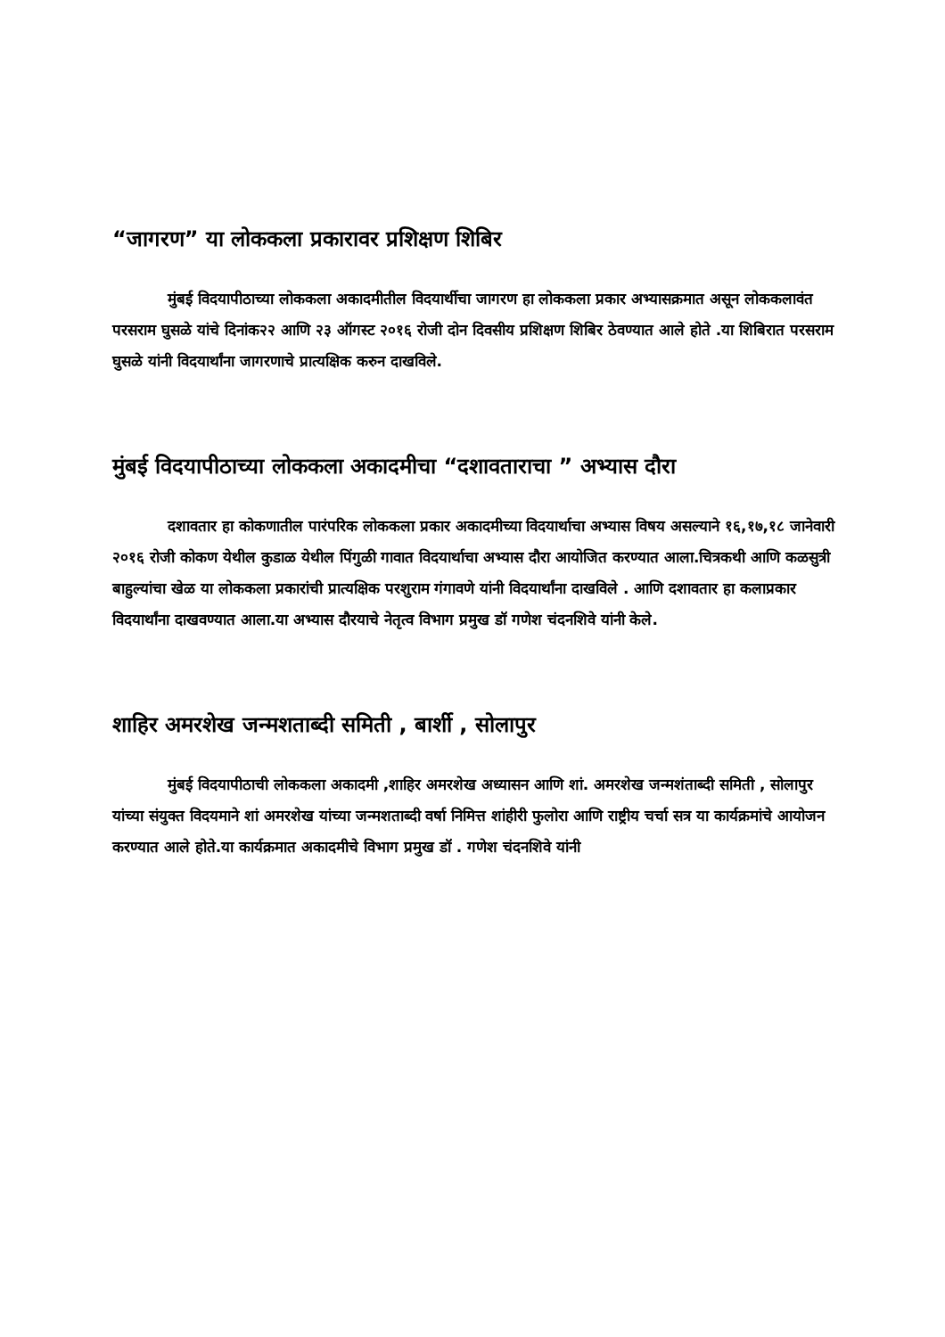“जागरण” या लोककला प्रकारावर प्रशिक्षण शिबिर
मुंबई विदयापीठाच्या लोककला अकादमीतील विदयार्थीचा जागरण हा लोककला प्रकार अभ्यासक्रमात असून लोककलावंत परसराम घुसळे यांचे दिनांक२२ आणि २३ ऑगस्ट २०१६ रोजी दोन दिवसीय प्रशिक्षण शिबिर ठेवण्यात आले होते .या शिबिरात परसराम घुसळे यांनी विदयार्थांना जागरणाचे प्रात्यक्षिक करुन दाखविले.
मुंबई विदयापीठाच्या लोककला अकादमीचा “दशावताराचा ” अभ्यास दौरा
दशावतार हा कोकणातील पारंपरिक लोककला प्रकार अकादमीच्या विदयार्थाचा अभ्यास विषय असल्याने १६,१७,१८ जानेवारी २०१६ रोजी कोकण येथील कुडाळ येथील पिंगुळी गावात विदयार्थाचा अभ्यास दौरा आयोजित करण्यात आला.चित्रकथी आणि कळसुत्री बाहुल्यांचा खेळ या लोककला प्रकारांची प्रात्यक्षिक परशुराम गंगावणे यांनी विदयार्थांना दाखविले . आणि दशावतार हा कलाप्रकार विदयार्थांना दाखवण्यात आला.या अभ्यास दौरयाचे नेतृत्व विभाग प्रमुख डॉ गणेश चंदनशिवे यांनी केले.
शाहिर अमरशेख जन्मशताब्दी समिती , बार्शी , सोलापुर
मुंबई विदयापीठाची लोककला अकादमी ,शाहिर अमरशेख अध्यासन आणि शां. अमरशेख जन्मशंताब्दी समिती , सोलापुर यांच्या संयुक्त विदयमाने शां अमरशेख यांच्या जन्मशताब्दी वर्षा निमित्त शांहीरी फुलोरा आणि राष्ट्रीय चर्चा सत्र या कार्यक्रमांचे आयोजन करण्यात आले होते.या कार्यक्रमात अकादमीचे विभाग प्रमुख डॉ . गणेश चंदनशिवे यांनी